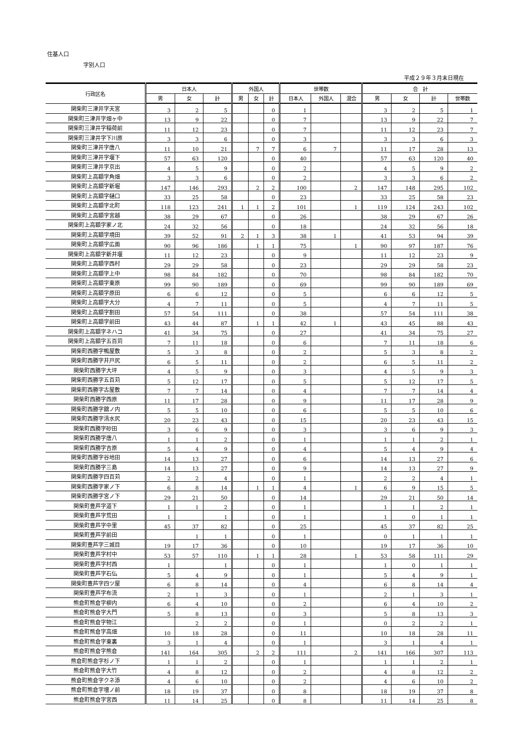住基人口
字別人口
平成２９年３月末日現在
| 行政区名 | 日本人 | | | 外国人 | | | 世帯数 | | | 合 計 | | | |
| --- | --- | --- | --- | --- | --- | --- | --- | --- | --- | --- | --- | --- | --- |
| | 男 | 女 | 計 | 男 | 女 | 計 | 日本人 | 外国人 | 混合 | 男 | 女 | 計 | 世帯数 |
| 関柴町三津井字天宮 | 3 | 2 | 5 | | | 0 | 1 | | | 3 | 2 | 5 | 1 |
| 関柴町三津井字畑ヶ中 | 13 | 9 | 22 | | | 0 | 7 | | | 13 | 9 | 22 | 7 |
| 関柴町三津井字稲荷前 | 11 | 12 | 23 | | | 0 | 7 | | | 11 | 12 | 23 | 7 |
| 関柴町三津井字下川原 | 3 | 3 | 6 | | | 0 | 3 | | | 3 | 3 | 6 | 3 |
| 関柴町三津井字唐八 | 11 | 10 | 21 | | 7 | 7 | 6 | 7 | | 11 | 17 | 28 | 13 |
| 関柴町三津井字堰下 | 57 | 63 | 120 | | | 0 | 40 | | | 57 | 63 | 120 | 40 |
| 関柴町三津井字京出 | 4 | 5 | 9 | | | 0 | 2 | | | 4 | 5 | 9 | 2 |
| 関柴町上高額字角畑 | 3 | 3 | 6 | | | 0 | 2 | | | 3 | 3 | 6 | 2 |
| 関柴町上高額字新堀 | 147 | 146 | 293 | | 2 | 2 | 100 | | 2 | 147 | 148 | 295 | 102 |
| 関柴町上高額字樋口 | 33 | 25 | 58 | | | 0 | 23 | | | 33 | 25 | 58 | 23 |
| 関柴町上高額字北町 | 118 | 123 | 241 | 1 | 1 | 2 | 101 | | 1 | 119 | 124 | 243 | 102 |
| 関柴町上高額字宮越 | 38 | 29 | 67 | | | 0 | 26 | | | 38 | 29 | 67 | 26 |
| 関柴町上高額字家ノ北 | 24 | 32 | 56 | | | 0 | 18 | | | 24 | 32 | 56 | 18 |
| 関柴町上高額字境田 | 39 | 52 | 91 | 2 | 1 | 3 | 38 | 1 | | 41 | 53 | 94 | 39 |
| 関柴町上高額字広面 | 90 | 96 | 186 | | 1 | 1 | 75 | | 1 | 90 | 97 | 187 | 76 |
| 関柴町上高額字新井堰 | 11 | 12 | 23 | | | 0 | 9 | | | 11 | 12 | 23 | 9 |
| 関柴町上高額字西村 | 29 | 29 | 58 | | | 0 | 23 | | | 29 | 29 | 58 | 23 |
| 関柴町上高額字上中 | 98 | 84 | 182 | | | 0 | 70 | | | 98 | 84 | 182 | 70 |
| 関柴町上高額字東原 | 99 | 90 | 189 | | | 0 | 69 | | | 99 | 90 | 189 | 69 |
| 関柴町上高額字原田 | 6 | 6 | 12 | | | 0 | 5 | | | 6 | 6 | 12 | 5 |
| 関柴町上高額字大分 | 4 | 7 | 11 | | | 0 | 5 | | | 4 | 7 | 11 | 5 |
| 関柴町上高額字割田 | 57 | 54 | 111 | | | 0 | 38 | | | 57 | 54 | 111 | 38 |
| 関柴町上高額字前田 | 43 | 44 | 87 | | 1 | 1 | 42 | 1 | | 43 | 45 | 88 | 43 |
| 関柴町上高額字ネハコ | 41 | 34 | 75 | | | 0 | 27 | | | 41 | 34 | 75 | 27 |
| 関柴町上高額字五百苅 | 7 | 11 | 18 | | | 0 | 6 | | | 7 | 11 | 18 | 6 |
| 関柴町西勝字鴨屋敷 | 5 | 3 | 8 | | | 0 | 2 | | | 5 | 3 | 8 | 2 |
| 関柴町西勝字井戸尻 | 6 | 5 | 11 | | | 0 | 2 | | | 6 | 5 | 11 | 2 |
| 関柴町西勝字大坪 | 4 | 5 | 9 | | | 0 | 3 | | | 4 | 5 | 9 | 3 |
| 関柴町西勝字五百苅 | 5 | 12 | 17 | | | 0 | 5 | | | 5 | 12 | 17 | 5 |
| 関柴町西勝字古屋敷 | 7 | 7 | 14 | | | 0 | 4 | | | 7 | 7 | 14 | 4 |
| 関柴町西勝字西原 | 11 | 17 | 28 | | | 0 | 9 | | | 11 | 17 | 28 | 9 |
| 関柴町西勝字舘ノ内 | 5 | 5 | 10 | | | 0 | 6 | | | 5 | 5 | 10 | 6 |
| 関柴町西勝字清水尻 | 20 | 23 | 43 | | | 0 | 15 | | | 20 | 23 | 43 | 15 |
| 関柴町西勝字砂田 | 3 | 6 | 9 | | | 0 | 3 | | | 3 | 6 | 9 | 3 |
| 関柴町西勝字唐八 | 1 | 1 | 2 | | | 0 | 1 | | | 1 | 1 | 2 | 1 |
| 関柴町西勝字吉原 | 5 | 4 | 9 | | | 0 | 4 | | | 5 | 4 | 9 | 4 |
| 関柴町西勝字谷地田 | 14 | 13 | 27 | | | 0 | 6 | | | 14 | 13 | 27 | 6 |
| 関柴町西勝字三島 | 14 | 13 | 27 | | | 0 | 9 | | | 14 | 13 | 27 | 9 |
| 関柴町西勝字四百苅 | 2 | 2 | 4 | | | 0 | 1 | | | 2 | 2 | 4 | 1 |
| 関柴町西勝字家ノ下 | 6 | 8 | 14 | | 1 | 1 | 4 | | 1 | 6 | 9 | 15 | 5 |
| 関柴町西勝字宮ノ下 | 29 | 21 | 50 | | | 0 | 14 | | | 29 | 21 | 50 | 14 |
| 関柴町豊芦字道下 | 1 | 1 | 2 | | | 0 | 1 | | | 1 | 1 | 2 | 1 |
| 関柴町豊芦字荒田 | 1 | | 1 | | | 0 | 1 | | | 1 | 0 | 1 | 1 |
| 関柴町豊芦字中里 | 45 | 37 | 82 | | | 0 | 25 | | | 45 | 37 | 82 | 25 |
| 関柴町豊芦字前田 | | 1 | 1 | | | 0 | 1 | | | 0 | 1 | 1 | 1 |
| 関柴町豊芦字三城目 | 19 | 17 | 36 | | | 0 | 10 | | | 19 | 17 | 36 | 10 |
| 関柴町豊芦字村中 | 53 | 57 | 110 | | 1 | 1 | 28 | | 1 | 53 | 58 | 111 | 29 |
| 関柴町豊芦字村西 | 1 | | 1 | | | 0 | 1 | | | 1 | 0 | 1 | 1 |
| 関柴町豊芦字石仏 | 5 | 4 | 9 | | | 0 | 1 | | | 5 | 4 | 9 | 1 |
| 関柴町豊芦字四ツ屋 | 6 | 8 | 14 | | | 0 | 4 | | | 6 | 8 | 14 | 4 |
| 関柴町豊芦字布流 | 2 | 1 | 3 | | | 0 | 1 | | | 2 | 1 | 3 | 1 |
| 熊倉町熊倉字柳内 | 6 | 4 | 10 | | | 0 | 2 | | | 6 | 4 | 10 | 2 |
| 熊倉町熊倉字大門 | 5 | 8 | 13 | | | 0 | 3 | | | 5 | 8 | 13 | 3 |
| 熊倉町熊倉字物江 | | 2 | 2 | | | 0 | 1 | | | 0 | 2 | 2 | 1 |
| 熊倉町熊倉字高畑 | 10 | 18 | 28 | | | 0 | 11 | | | 10 | 18 | 28 | 11 |
| 熊倉町熊倉字東裏 | 3 | 1 | 4 | | | 0 | 1 | | | 3 | 1 | 4 | 1 |
| 熊倉町熊倉字熊倉 | 141 | 164 | 305 | | 2 | 2 | 111 | | 2 | 141 | 166 | 307 | 113 |
| 熊倉町熊倉字杉ノ下 | 1 | 1 | 2 | | | 0 | 1 | | | 1 | 1 | 2 | 1 |
| 熊倉町熊倉字大竹 | 4 | 8 | 12 | | | 0 | 2 | | | 4 | 8 | 12 | 2 |
| 熊倉町熊倉字クネ添 | 4 | 6 | 10 | | | 0 | 2 | | | 4 | 6 | 10 | 2 |
| 熊倉町熊倉字壇ノ前 | 18 | 19 | 37 | | | 0 | 8 | | | 18 | 19 | 37 | 8 |
| 熊倉町熊倉字宮西 | 11 | 14 | 25 | | | 0 | 8 | | | 11 | 14 | 25 | 8 |